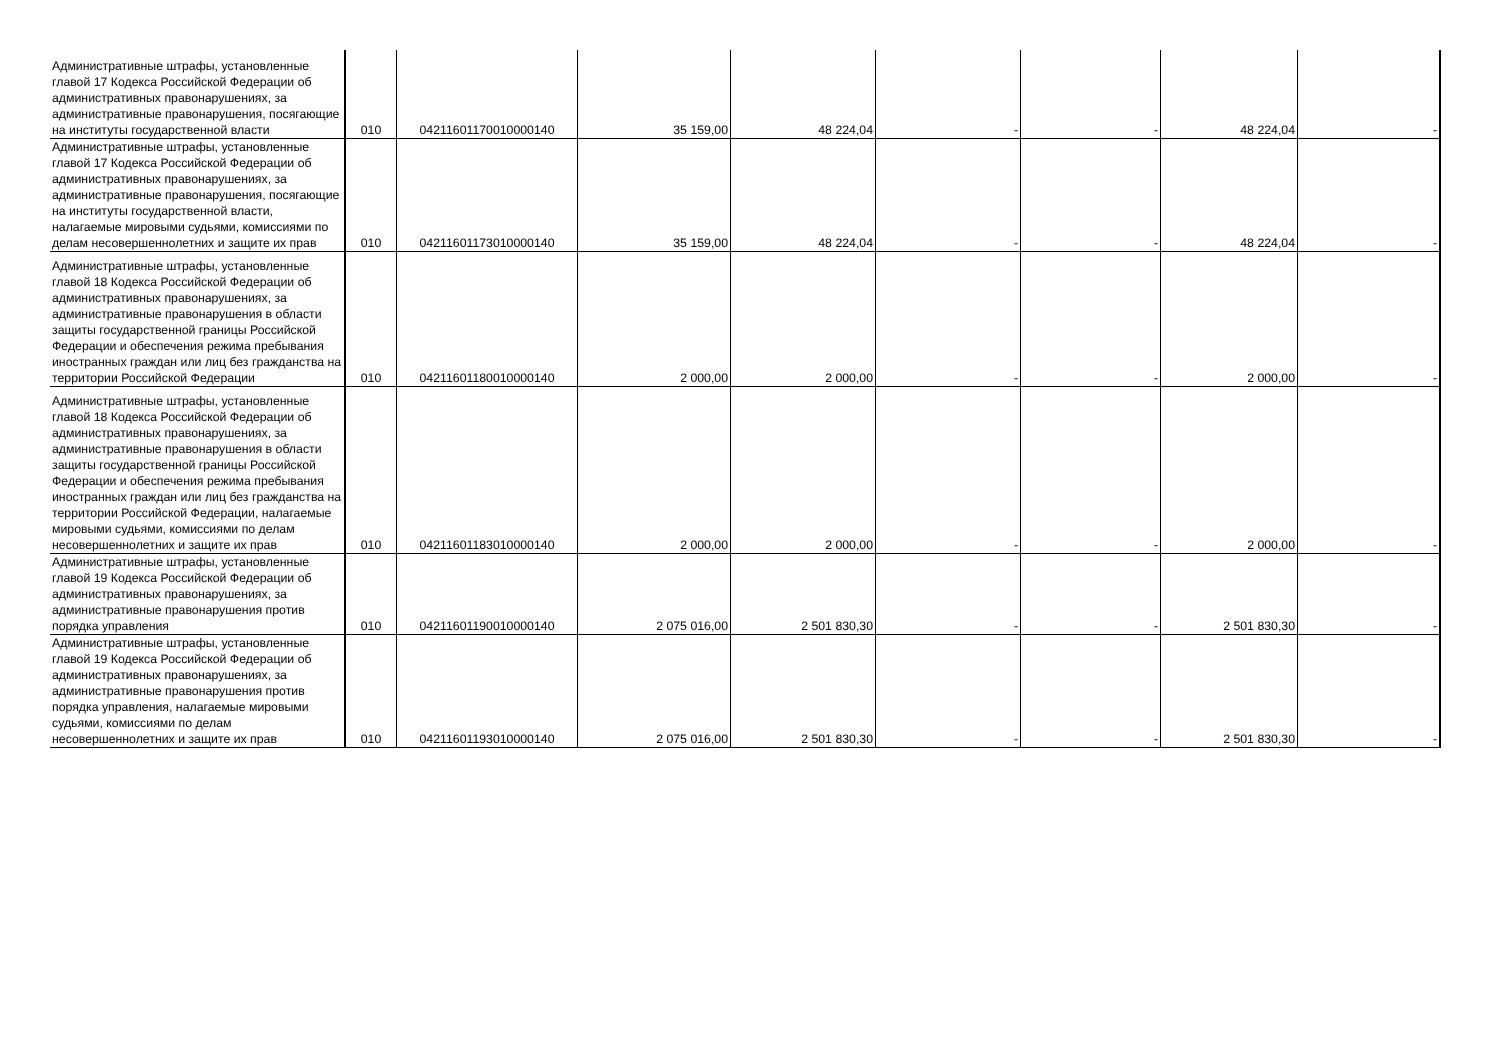| Административные штрафы, установленные главой 17 Кодекса Российской Федерации об административных правонарушениях, за административные правонарушения, посягающие на институты государственной власти | 010 | 04211601170010000140 | 35 159,00 | 48 224,04 | - | - | 48 224,04 | - |
| Административные штрафы, установленные главой 17 Кодекса Российской Федерации об административных правонарушениях, за административные правонарушения, посягающие на институты государственной власти, налагаемые мировыми судьями, комиссиями по делам несовершеннолетних и защите их прав | 010 | 04211601173010000140 | 35 159,00 | 48 224,04 | - | - | 48 224,04 | - |
| Административные штрафы, установленные главой 18 Кодекса Российской Федерации об административных правонарушениях, за административные правонарушения в области защиты государственной границы Российской Федерации и обеспечения режима пребывания иностранных граждан или лиц без гражданства на территории Российской Федерации | 010 | 04211601180010000140 | 2 000,00 | 2 000,00 | - | - | 2 000,00 | - |
| Административные штрафы, установленные главой 18 Кодекса Российской Федерации об административных правонарушениях, за административные правонарушения в области защиты государственной границы Российской Федерации и обеспечения режима пребывания иностранных граждан или лиц без гражданства на территории Российской Федерации, налагаемые мировыми судьями, комиссиями по делам несовершеннолетних и защите их прав | 010 | 04211601183010000140 | 2 000,00 | 2 000,00 | - | - | 2 000,00 | - |
| Административные штрафы, установленные главой 19 Кодекса Российской Федерации об административных правонарушениях, за административные правонарушения против порядка управления | 010 | 04211601190010000140 | 2 075 016,00 | 2 501 830,30 | - | - | 2 501 830,30 | - |
| Административные штрафы, установленные главой 19 Кодекса Российской Федерации об административных правонарушениях, за административные правонарушения против порядка управления, налагаемые мировыми судьями, комиссиями по делам несовершеннолетних и защите их прав | 010 | 04211601193010000140 | 2 075 016,00 | 2 501 830,30 | - | - | 2 501 830,30 | - |